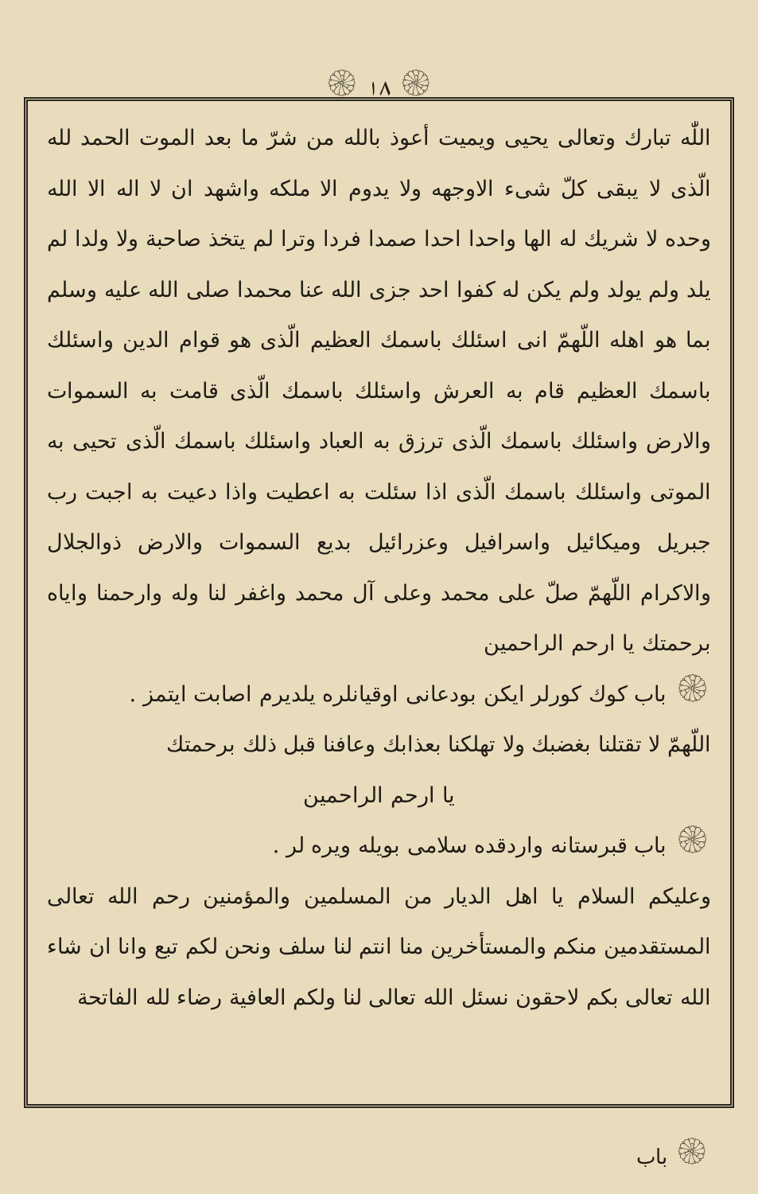۞ ١٨ ۞
اللّٰه تبارك وتعالى يحيى ويميت أعوذ بالله من شرّ ما بعد الموت الحمد لله الّذى لا يبقى كلّ شىء الاوجهه ولا يدوم الا ملكه واشهد ان لا اله الا الله وحده لا شريك له الها واحدا احدا صمدا فردا وترا لم يتخذ صاحبة ولا ولدا لم يلد ولم يولد ولم يكن له كفوا احد جزى الله عنا محمدا صلى الله عليه وسلم بما هو اهله اللّهمّ انى اسئلك باسمك العظيم الّذى هو قوام الدين واسئلك باسمك العظيم قام به العرش واسئلك باسمك الّذى قامت به السموات والارض واسئلك باسمك الّذى ترزق به العباد واسئلك باسمك الّذى تحيى به الموتى واسئلك باسمك الّذى اذا سئلت به اعطيت واذا دعيت به اجبت رب جبريل وميكائيل واسرافيل وعزرائيل بديع السموات والارض ذوالجلال والاكرام اللّهمّ صلّ على محمد وعلى آل محمد واغفر لنا وله وارحمنا واياه برحمتك يا ارحم الراحمين
۞ باب كوك كورلر ايكن بودعانى اوقيانلره يلديرم اصابت ايتمز .
اللّهمّ لا تقتلنا بغضبك ولا تهلكنا بعذابك وعافنا قبل ذلك برحمتك
يا ارحم الراحمين
۞ باب قبرستانه واردقده سلامى بويله ويره لر .
وعليكم السلام يا اهل الديار من المسلمين والمؤمنين رحم الله تعالى المستقدمين منكم والمستأخرين منا انتم لنا سلف ونحن لكم تبع وانا ان شاء الله تعالى بكم لاحقون نسئل الله تعالى لنا ولكم العافية رضاء لله الفاتحة
۞ باب